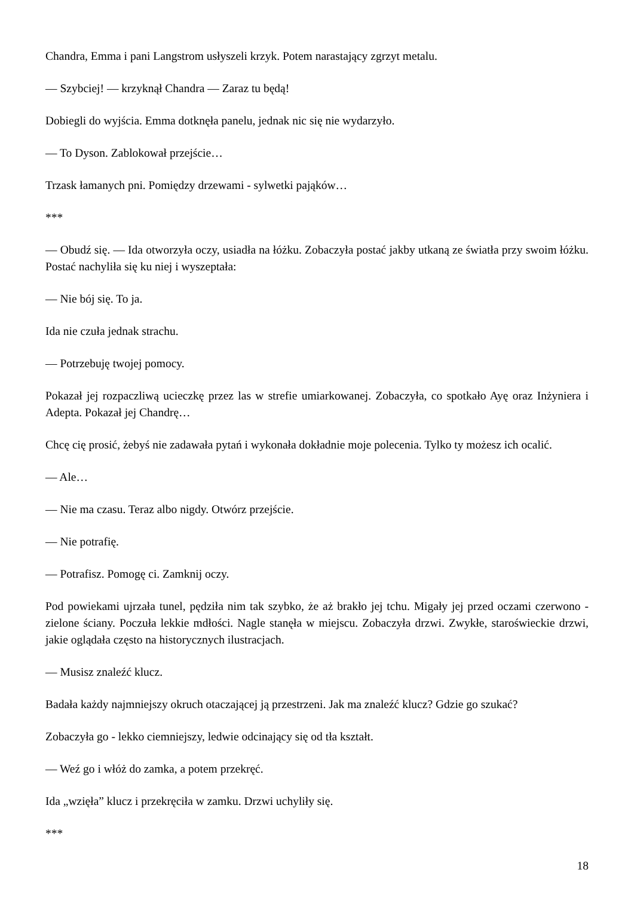Chandra, Emma i pani Langstrom usłyszeli krzyk. Potem narastający zgrzyt metalu.
— Szybciej! — krzyknął Chandra — Zaraz tu będą!
Dobiegli do wyjścia. Emma dotknęła panelu, jednak nic się nie wydarzyło.
— To Dyson. Zablokował przejście…
Trzask łamanych pni. Pomiędzy drzewami - sylwetki pająków…
***
— Obudź się. — Ida otworzyła oczy, usiadła na łóżku. Zobaczyła postać jakby utkaną ze światła przy swoim łóżku. Postać nachyliła się ku niej i wyszeptała:
— Nie bój się. To ja.
Ida nie czuła jednak strachu.
— Potrzebuję twojej pomocy.
Pokazał jej rozpaczliwą ucieczkę przez las w strefie umiarkowanej. Zobaczyła, co spotkało Ayę oraz Inżyniera i Adepta. Pokazał jej Chandrę…
Chcę cię prosić, żebyś nie zadawała pytań i wykonała dokładnie moje polecenia. Tylko ty możesz ich ocalić.
— Ale…
— Nie ma czasu. Teraz albo nigdy. Otwórz przejście.
— Nie potrafię.
— Potrafisz. Pomogę ci. Zamknij oczy.
Pod powiekami ujrzała tunel, pędziła nim tak szybko, że aż brakło jej tchu. Migały jej przed oczami czerwono - zielone ściany. Poczuła lekkie mdłości. Nagle stanęła w miejscu. Zobaczyła drzwi. Zwykłe, staroświeckie drzwi, jakie oglądała często na historycznych ilustracjach.
— Musisz znaleźć klucz.
Badała każdy najmniejszy okruch otaczającej ją przestrzeni. Jak ma znaleźć klucz? Gdzie go szukać?
Zobaczyła go - lekko ciemniejszy, ledwie odcinający się od tła kształt.
— Weź go i włóż do zamka, a potem przekręć.
Ida „wzięła” klucz i przekręciła w zamku. Drzwi uchyliły się.
***
18